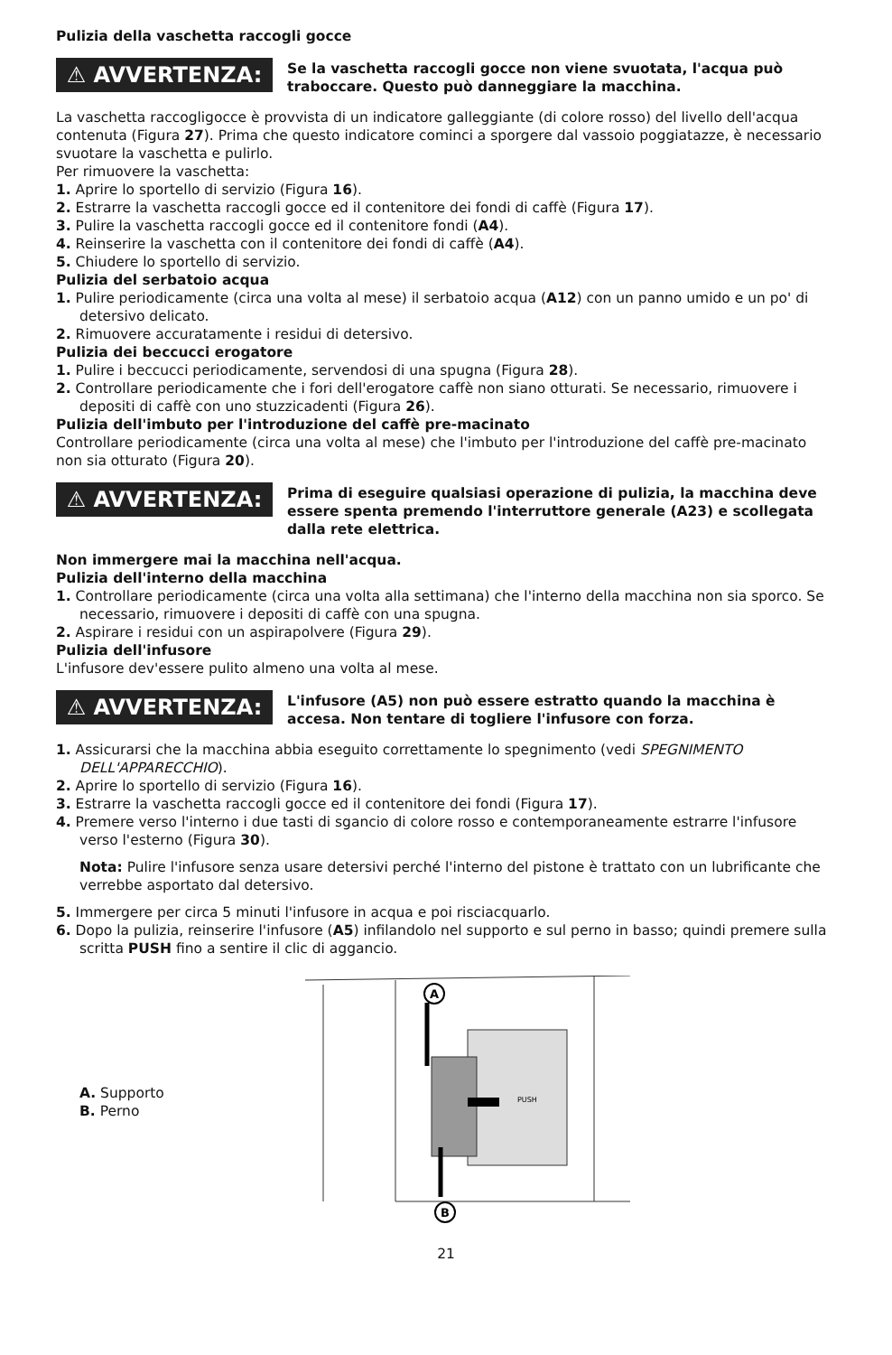Pulizia della vaschetta raccogli gocce
⚠ AVVERTENZA:
Se la vaschetta raccogli gocce non viene svuotata, l'acqua può traboccare. Questo può danneggiare la macchina.
La vaschetta raccogligocce è provvista di un indicatore galleggiante (di colore rosso) del livello dell'acqua contenuta (Figura 27). Prima che questo indicatore cominci a sporgere dal vassoio poggiatazze, è necessario svuotare la vaschetta e pulirlo.
Per rimuovere la vaschetta:
1. Aprire lo sportello di servizio (Figura 16).
2. Estrarre la vaschetta raccogli gocce ed il contenitore dei fondi di caffè (Figura 17).
3. Pulire la vaschetta raccogli gocce ed il contenitore fondi (A4).
4. Reinserire la vaschetta con il contenitore dei fondi di caffè (A4).
5. Chiudere lo sportello di servizio.
Pulizia del serbatoio acqua
1. Pulire periodicamente (circa una volta al mese) il serbatoio acqua (A12) con un panno umido e un po' di detersivo delicato.
2. Rimuovere accuratamente i residui di detersivo.
Pulizia dei beccucci erogatore
1. Pulire i beccucci periodicamente, servendosi di una spugna (Figura 28).
2. Controllare periodicamente che i fori dell'erogatore caffè non siano otturati. Se necessario, rimuovere i depositi di caffè con uno stuzzicadenti (Figura 26).
Pulizia dell'imbuto per l'introduzione del caffè pre-macinato
Controllare periodicamente (circa una volta al mese) che l'imbuto per l'introduzione del caffè pre-macinato non sia otturato (Figura 20).
⚠ AVVERTENZA:
Prima di eseguire qualsiasi operazione di pulizia, la macchina deve essere spenta premendo l'interruttore generale (A23) e scollegata dalla rete elettrica.
Non immergere mai la macchina nell'acqua.
Pulizia dell'interno della macchina
1. Controllare periodicamente (circa una volta alla settimana) che l'interno della macchina non sia sporco. Se necessario, rimuovere i depositi di caffè con una spugna.
2. Aspirare i residui con un aspirapolvere (Figura 29).
Pulizia dell'infusore
L'infusore dev'essere pulito almeno una volta al mese.
⚠ AVVERTENZA:
L'infusore (A5) non può essere estratto quando la macchina è accesa. Non tentare di togliere l'infusore con forza.
1. Assicurarsi che la macchina abbia eseguito correttamente lo spegnimento (vedi SPEGNIMENTO DELL'APPARECCHIO).
2. Aprire lo sportello di servizio (Figura 16).
3. Estrarre la vaschetta raccogli gocce ed il contenitore dei fondi (Figura 17).
4. Premere verso l'interno i due tasti di sgancio di colore rosso e contemporaneamente estrarre l'infusore verso l'esterno (Figura 30).
Nota: Pulire l'infusore senza usare detersivi perché l'interno del pistone è trattato con un lubrificante che verrebbe asportato dal detersivo.
5. Immergere per circa 5 minuti l'infusore in acqua e poi risciacquarlo.
6. Dopo la pulizia, reinserire l'infusore (A5) infilandolo nel supporto e sul perno in basso; quindi premere sulla scritta PUSH fino a sentire il clic di aggancio.
A. Supporto
B. Perno
A
B
PUSH
21